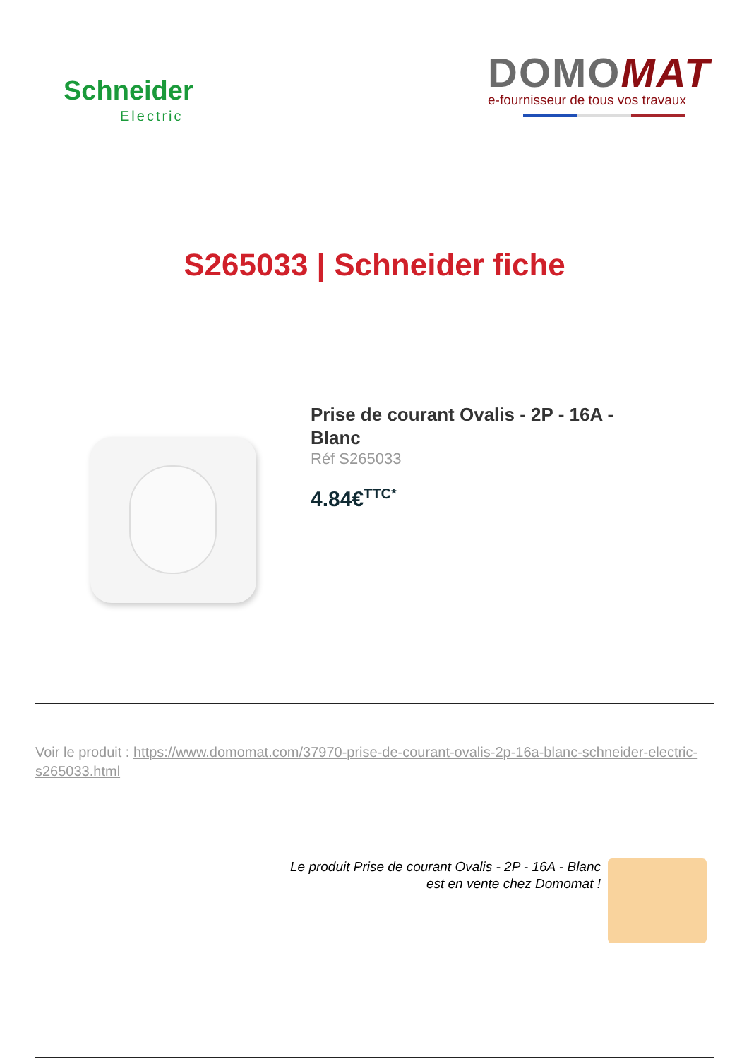Schneider
Electric
DOMOMAT
e-fournisseur de tous vos travaux
S265033 | Schneider fiche
Prise de courant Ovalis - 2P - 16A - Blanc
Réf S265033
4.84€<sup>TTC*</sup>
Voir le produit : https://www.domomat.com/37970-prise-de-courant-ovalis-2p-16a-blanc-schneider-electric-s265033.html
Le produit Prise de courant Ovalis - 2P - 16A - Blanc
est en vente chez Domomat !